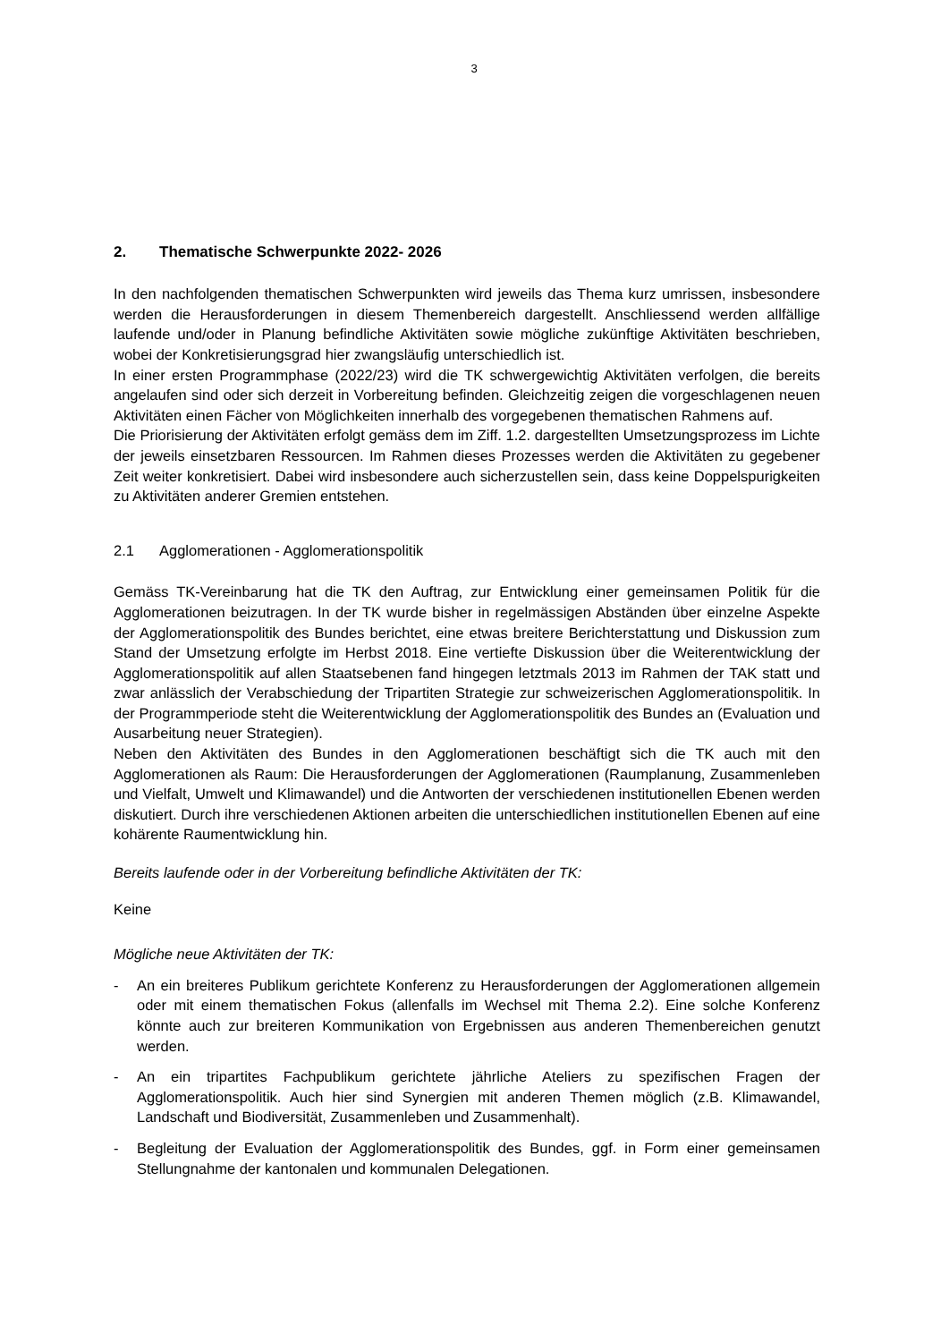3
2. Thematische Schwerpunkte 2022- 2026
In den nachfolgenden thematischen Schwerpunkten wird jeweils das Thema kurz umrissen, insbesondere werden die Herausforderungen in diesem Themenbereich dargestellt. Anschliessend werden allfällige laufende und/oder in Planung befindliche Aktivitäten sowie mögliche zukünftige Aktivitäten beschrieben, wobei der Konkretisierungsgrad hier zwangsläufig unterschiedlich ist.
In einer ersten Programmphase (2022/23) wird die TK schwergewichtig Aktivitäten verfolgen, die bereits angelaufen sind oder sich derzeit in Vorbereitung befinden. Gleichzeitig zeigen die vorgeschlagenen neuen Aktivitäten einen Fächer von Möglichkeiten innerhalb des vorgegebenen thematischen Rahmens auf.
Die Priorisierung der Aktivitäten erfolgt gemäss dem im Ziff. 1.2. dargestellten Umsetzungsprozess im Lichte der jeweils einsetzbaren Ressourcen. Im Rahmen dieses Prozesses werden die Aktivitäten zu gegebener Zeit weiter konkretisiert. Dabei wird insbesondere auch sicherzustellen sein, dass keine Doppelspurigkeiten zu Aktivitäten anderer Gremien entstehen.
2.1 Agglomerationen - Agglomerationspolitik
Gemäss TK-Vereinbarung hat die TK den Auftrag, zur Entwicklung einer gemeinsamen Politik für die Agglomerationen beizutragen. In der TK wurde bisher in regelmässigen Abständen über einzelne Aspekte der Agglomerationspolitik des Bundes berichtet, eine etwas breitere Berichterstattung und Diskussion zum Stand der Umsetzung erfolgte im Herbst 2018. Eine vertiefte Diskussion über die Weiterentwicklung der Agglomerationspolitik auf allen Staatsebenen fand hingegen letztmals 2013 im Rahmen der TAK statt und zwar anlässlich der Verabschiedung der Tripartiten Strategie zur schweizerischen Agglomerationspolitik. In der Programmperiode steht die Weiterentwicklung der Agglomerationspolitik des Bundes an (Evaluation und Ausarbeitung neuer Strategien).
Neben den Aktivitäten des Bundes in den Agglomerationen beschäftigt sich die TK auch mit den Agglomerationen als Raum: Die Herausforderungen der Agglomerationen (Raumplanung, Zusammenleben und Vielfalt, Umwelt und Klimawandel) und die Antworten der verschiedenen institutionellen Ebenen werden diskutiert. Durch ihre verschiedenen Aktionen arbeiten die unterschiedlichen institutionellen Ebenen auf eine kohärente Raumentwicklung hin.
Bereits laufende oder in der Vorbereitung befindliche Aktivitäten der TK:
Keine
Mögliche neue Aktivitäten der TK:
- An ein breiteres Publikum gerichtete Konferenz zu Herausforderungen der Agglomerationen allgemein oder mit einem thematischen Fokus (allenfalls im Wechsel mit Thema 2.2). Eine solche Konferenz könnte auch zur breiteren Kommunikation von Ergebnissen aus anderen Themenbereichen genutzt werden.
- An ein tripartites Fachpublikum gerichtete jährliche Ateliers zu spezifischen Fragen der Agglomerationspolitik. Auch hier sind Synergien mit anderen Themen möglich (z.B. Klimawandel, Landschaft und Biodiversität, Zusammenleben und Zusammenhalt).
- Begleitung der Evaluation der Agglomerationspolitik des Bundes, ggf. in Form einer gemeinsamen Stellungnahme der kantonalen und kommunalen Delegationen.